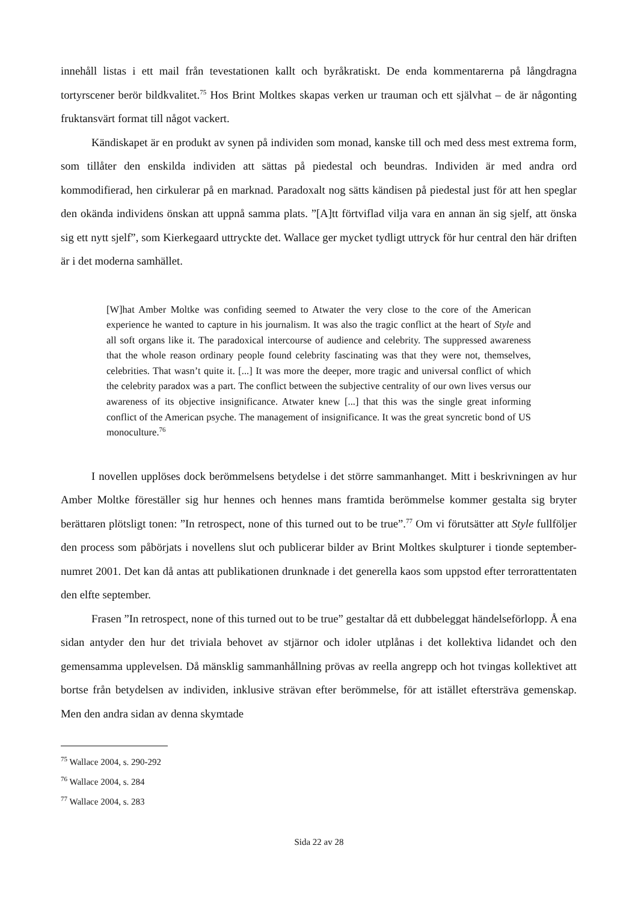innehåll listas i ett mail från tevestationen kallt och byråkratiskt. De enda kommentarerna på långdragna tortyrscener berör bildkvalitet.<sup>75</sup> Hos Brint Moltkes skapas verken ur trauman och ett självhat – de är någonting fruktansvärt format till något vackert.
Kändiskapet är en produkt av synen på individen som monad, kanske till och med dess mest extrema form, som tillåter den enskilda individen att sättas på piedestal och beundras. Individen är med andra ord kommodifierad, hen cirkulerar på en marknad. Paradoxalt nog sätts kändisen på piedestal just för att hen speglar den okända individens önskan att uppnå samma plats. ”[A]tt förtviflad vilja vara en annan än sig sjelf, att önska sig ett nytt sjelf”, som Kierkegaard uttryckte det. Wallace ger mycket tydligt uttryck för hur central den här driften är i det moderna samhället.
[W]hat Amber Moltke was confiding seemed to Atwater the very close to the core of the American experience he wanted to capture in his journalism. It was also the tragic conflict at the heart of Style and all soft organs like it. The paradoxical intercourse of audience and celebrity. The suppressed awareness that the whole reason ordinary people found celebrity fascinating was that they were not, themselves, celebrities. That wasn’t quite it. [...] It was more the deeper, more tragic and universal conflict of which the celebrity paradox was a part. The conflict between the subjective centrality of our own lives versus our awareness of its objective insignificance. Atwater knew [...] that this was the single great informing conflict of the American psyche. The management of insignificance. It was the great syncretic bond of US monoculture.<sup>76</sup>
I novellen upplöses dock berömmelsens betydelse i det större sammanhanget. Mitt i beskrivningen av hur Amber Moltke föreställer sig hur hennes och hennes mans framtida berömmelse kommer gestalta sig bryter berättaren plötsligt tonen: ”In retrospect, none of this turned out to be true”.<sup>77</sup> Om vi förutsätter att Style fullföljer den process som påbörjats i novellens slut och publicerar bilder av Brint Moltkes skulpturer i tionde september-numret 2001. Det kan då antas att publikationen drunknade i det generella kaos som uppstod efter terrorattentaten den elfte september.
Frasen ”In retrospect, none of this turned out to be true” gestaltar då ett dubbeleggat händelseförlopp. Å ena sidan antyder den hur det triviala behovet av stjärnor och idoler utplånas i det kollektiva lidandet och den gemensamma upplevelsen. Då mänsklig sammanhållning prövas av reella angrepp och hot tvingas kollektivet att bortse från betydelsen av individen, inklusive strävan efter berömmelse, för att istället eftersträva gemenskap. Men den andra sidan av denna skymtade
<sup>75</sup> Wallace 2004, s. 290-292
<sup>76</sup> Wallace 2004, s. 284
<sup>77</sup> Wallace 2004, s. 283
Sida 22 av 28